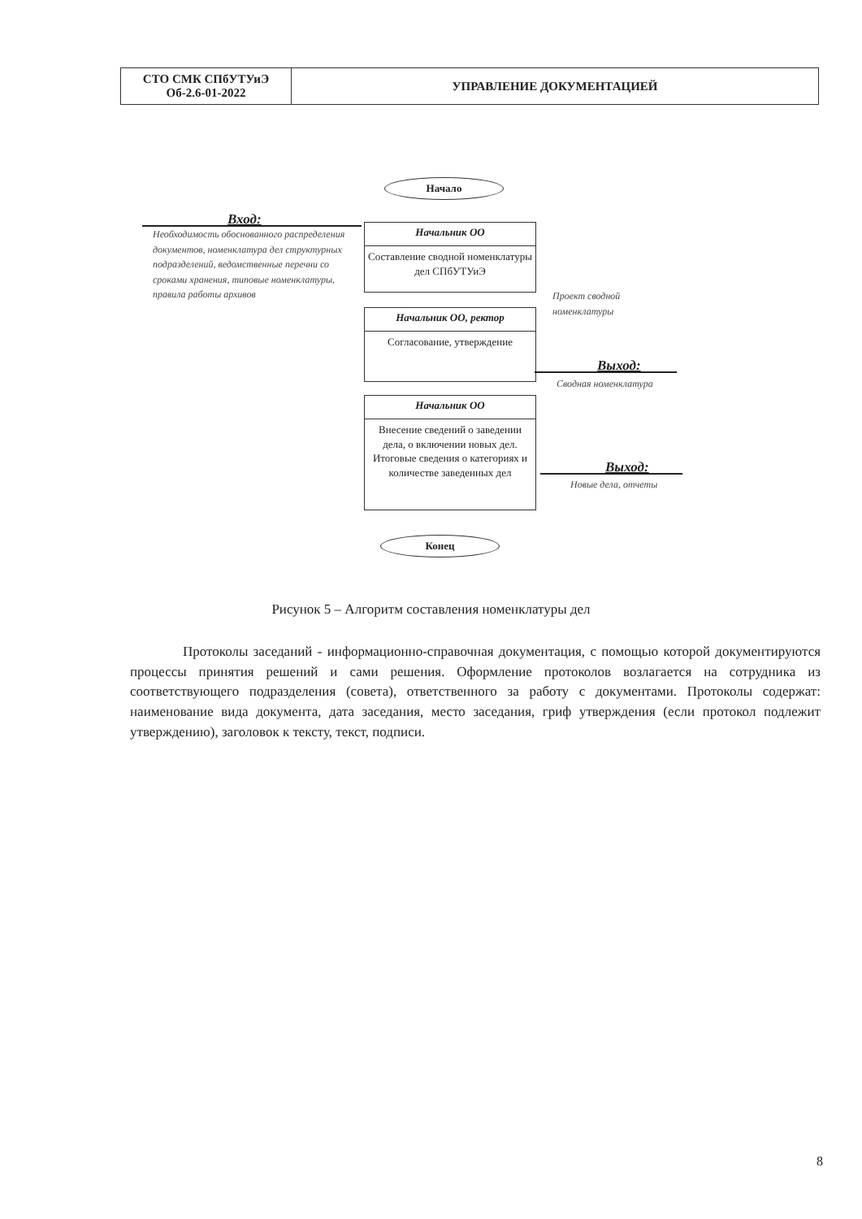| СТО СМК СПбУТУиЭ Об-2.6-01-2022 | УПРАВЛЕНИЕ ДОКУМЕНТАЦИЕЙ |
Начало
Вход:
Необходимость обоснованного распределения документов, номенклатура дел структурных подразделений, ведомственные перечни со сроками хранения, типовые номенклатуры, правила работы архивов
Начальник ОО
Составление сводной номенклатуры дел СПбУТУиЭ
Проект сводной номенклатуры
Начальник ОО, ректор
Согласование, утверждение
Выход:
Сводная номенклатура
Начальник ОО
Внесение сведений о заведении дела, о включении новых дел. Итоговые сведения о категориях и количестве заведенных дел
Выход:
Новые дела, отчеты
Конец
Рисунок 5 – Алгоритм составления номенклатуры дел
Протоколы заседаний - информационно-справочная документация, с помощью которой документируются процессы принятия решений и сами решения. Оформление протоколов возлагается на сотрудника из соответствующего подразделения (совета), ответственного за работу с документами. Протоколы содержат: наименование вида документа, дата заседания, место заседания, гриф утверждения (если протокол подлежит утверждению), заголовок к тексту, текст, подписи.
8